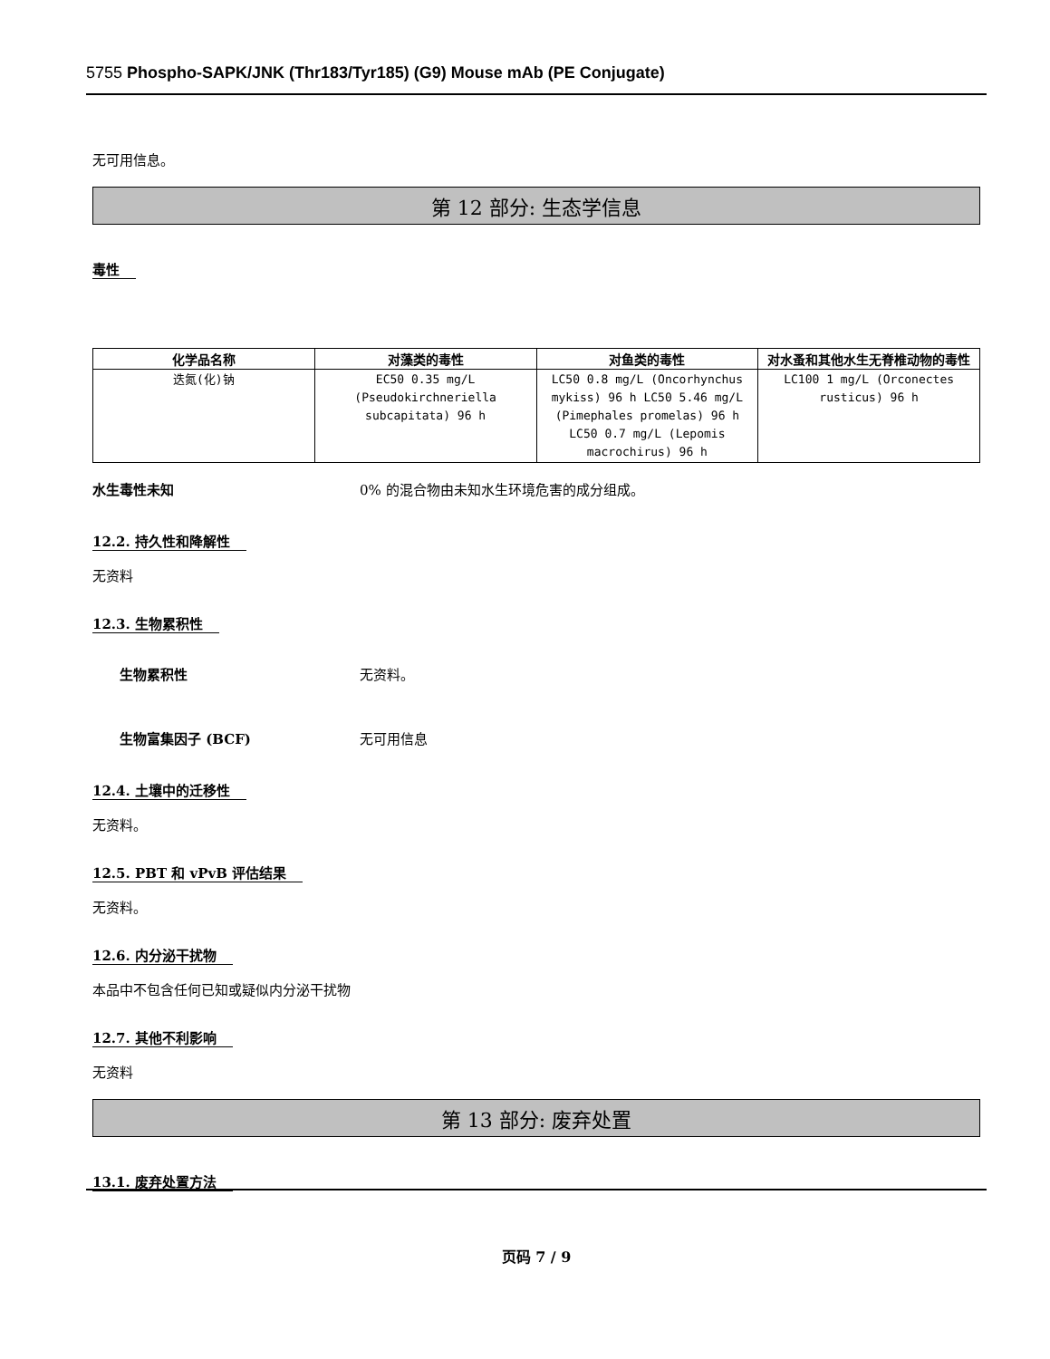5755 Phospho-SAPK/JNK (Thr183/Tyr185) (G9) Mouse mAb (PE Conjugate)
无可用信息。
第 12 部分: 生态学信息
毒性
| 化学品名称 | 对藻类的毒性 | 对鱼类的毒性 | 对水蚤和其他水生无脊椎动物的毒性 |
| --- | --- | --- | --- |
| 迭氮(化)钠 | EC50 0.35 mg/L (Pseudokirchneriella subcapitata) 96 h | LC50 0.8 mg/L (Oncorhynchus mykiss) 96 h LC50 5.46 mg/L (Pimephales promelas) 96 h LC50 0.7 mg/L (Lepomis macrochirus) 96 h | LC100 1 mg/L (Orconectes rusticus) 96 h |
水生毒性未知 0% 的混合物由未知水生环境危害的成分组成。
12.2. 持久性和降解性
无资料
12.3. 生物累积性
生物累积性 无资料。
生物富集因子 (BCF) 无可用信息
12.4. 土壤中的迁移性
无资料。
12.5. PBT 和 vPvB 评估结果
无资料。
12.6. 内分泌干扰物
本品中不包含任何已知或疑似内分泌干扰物
12.7. 其他不利影响
无资料
第 13 部分: 废弃处置
13.1. 废弃处置方法
页码 7 / 9